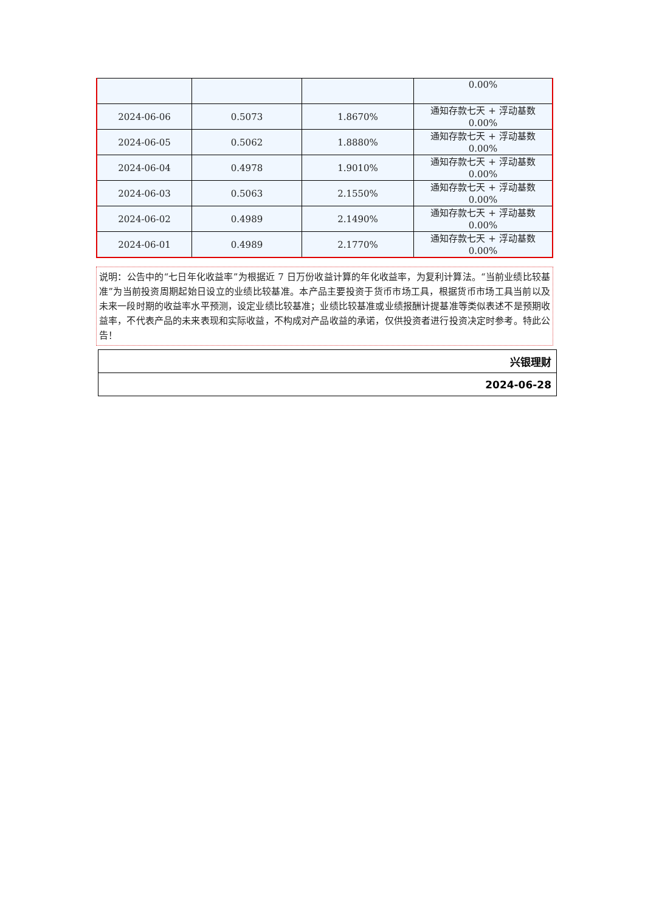| | | | 0.00% |
| 2024-06-06 | 0.5073 | 1.8670% | 通知存款七天 + 浮动基数 0.00% |
| 2024-06-05 | 0.5062 | 1.8880% | 通知存款七天 + 浮动基数 0.00% |
| 2024-06-04 | 0.4978 | 1.9010% | 通知存款七天 + 浮动基数 0.00% |
| 2024-06-03 | 0.5063 | 2.1550% | 通知存款七天 + 浮动基数 0.00% |
| 2024-06-02 | 0.4989 | 2.1490% | 通知存款七天 + 浮动基数 0.00% |
| 2024-06-01 | 0.4989 | 2.1770% | 通知存款七天 + 浮动基数 0.00% |
说明：公告中的“七日年化收益率”为根据近 7 日万份收益计算的年化收益率，为复利计算法。“当前业绩比较基准”为当前投资周期起始日设立的业绩比较基准。本产品主要投资于货币市场工具，根据货币市场工具当前以及未来一段时期的收益率水平预测，设定业绩比较基准；业绩比较基准或业绩报酬计提基准等类似表述不是预期收益率，不代表产品的未来表现和实际收益，不构成对产品收益的承诺，仅供投资者进行投资决定时参考。特此公告！
| 兴银理财 |
| 2024-06-28 |